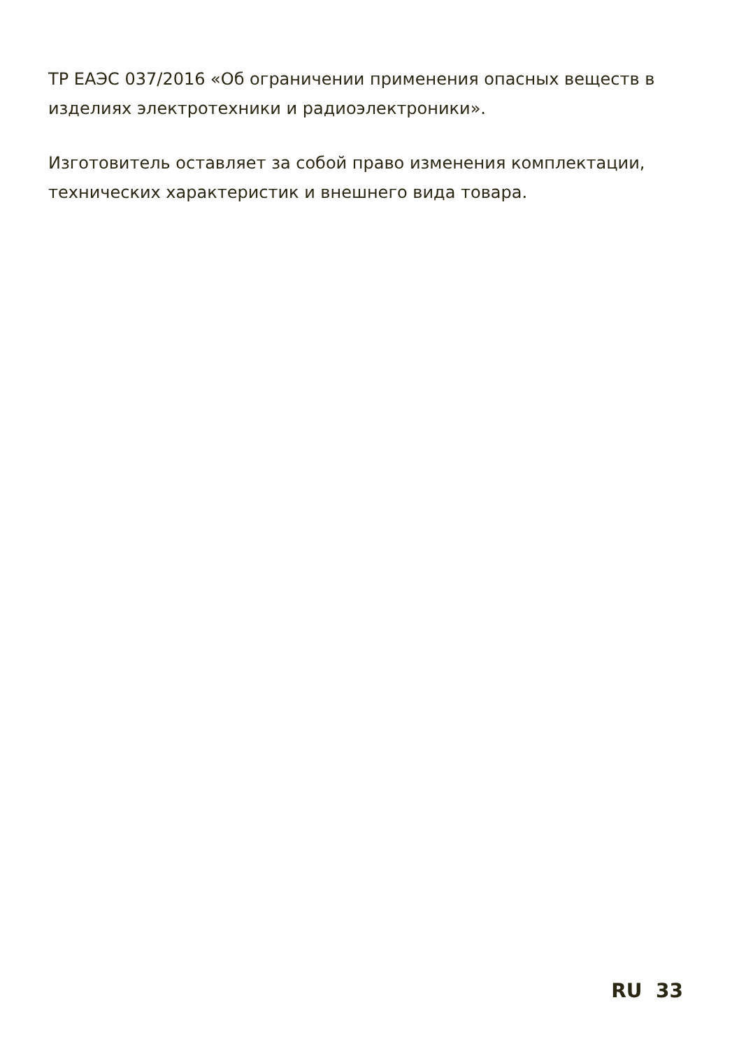ТР ЕАЭС 037/2016 «Об ограничении применения опасных веществ в изделиях электротехники и радиоэлектроники».
Изготовитель оставляет за собой право изменения комплектации, технических характеристик и внешнего вида товара.
RU 33